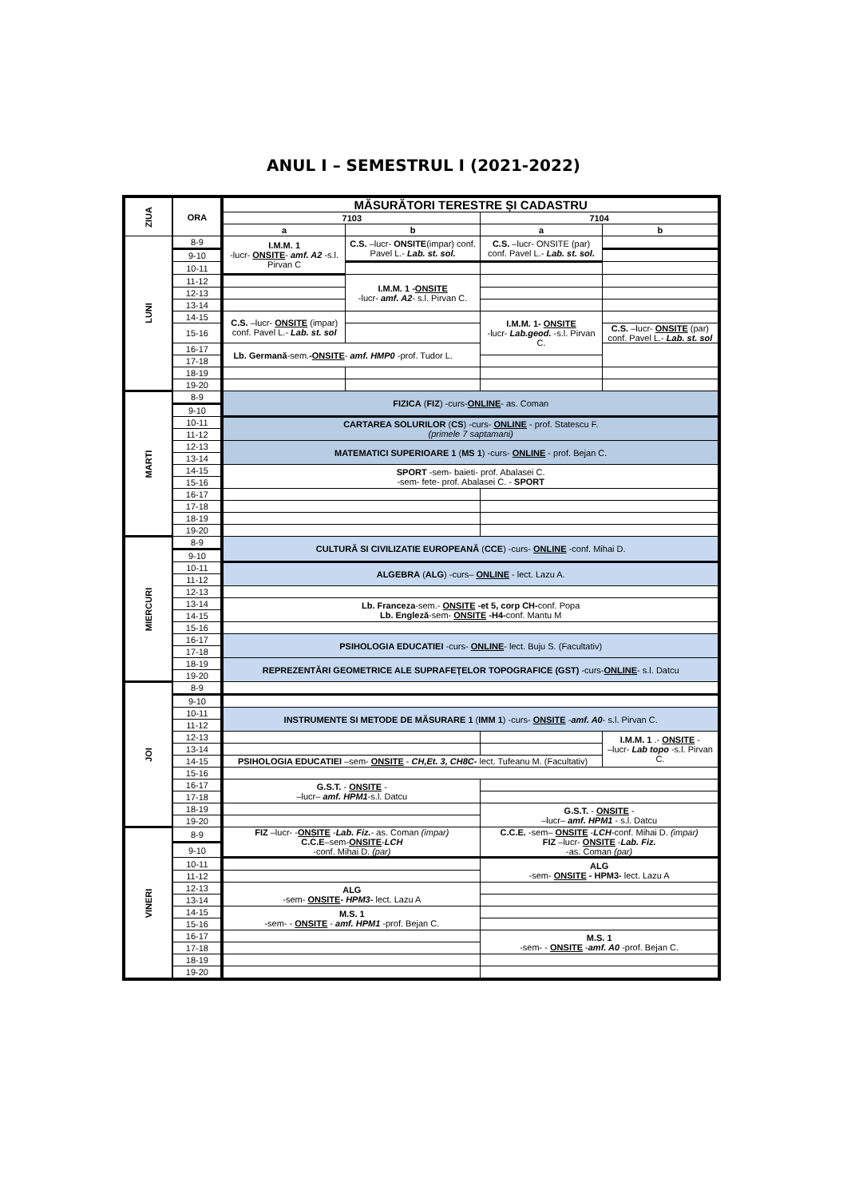ANUL I – SEMESTRUL I (2021-2022)
| ZIUA | ORA | MĂSURĂTORI TERESTRE ȘI CADASTRU | | | |
| --- | --- | --- | --- | --- | --- |
| | | 7103 | | 7104 | |
| | | a | b | a | b |
| LUNI | 8-9 | I.M.M. 1 -lucr- ONSITE - amf. A2 -s.l. Pirvan C | C.S. –lucr- ONSITE (impar) conf. Pavel L.- Lab. st. sol. | C.S. –lucr- ONSITE (par) conf. Pavel L.- Lab. st. sol. | |
| | 9-10 | | | | |
| | 10-11 | | | | |
| | 11-12 | | I.M.M. 1 - ONSITE -lucr- amf. A2 - s.l. Pirvan C. | | |
| | 12-13 | | | | |
| | 13-14 | | | | |
| | 14-15 | C.S. –lucr- ONSITE (impar) conf. Pavel L.- Lab. st. sol | | I.M.M. 1- ONSITE -lucr- Lab.geod. -s.l. Pirvan C. | |
| | 15-16 | | | | C.S. –lucr- ONSITE (par) conf. Pavel L.- Lab. st. sol |
| | 16-17 | Lb. Germană -sem. - ONSITE - amf. HMP0 -prof. Tudor L. | | | |
| | 17-18 | | | | |
| | 18-19 | | | | |
| | 19-20 | | | | |
| MARTI | 8-9 | FIZICA ( FIZ ) -curs- ONLINE - as. Coman | | | |
| | 9-10 | | | | |
| | 10-11 | CARTAREA SOLURILOR ( CS ) -curs- ONLINE - prof. Statescu F. (primele 7 saptamani) | | | |
| | 11-12 | | | | |
| | 12-13 | MATEMATICI SUPERIOARE 1 ( MS 1 ) -curs- ONLINE - prof. Bejan C. | | | |
| | 13-14 | | | | |
| | 14-15 | SPORT -sem- baieti- prof. Abalasei C. -sem- fete- prof. Abalasei C. - SPORT | | | |
| | 15-16 | | | | |
| | 16-17 | | | | |
| | 17-18 | | | | |
| | 18-19 | | | | |
| | 19-20 | | | | |
| MIERCURI | 8-9 | CULTURĂ SI CIVILIZATIE EUROPEANĂ ( CCE ) -curs- ONLINE -conf. Mihai D. | | | |
| | 9-10 | | | | |
| | 10-11 | ALGEBRA ( ALG ) -curs– ONLINE - lect. Lazu A. | | | |
| | 11-12 | | | | |
| | 12-13 | | | | |
| | 13-14 | Lb. Franceza -sem.- ONSITE -et 5, corp CH- conf. Popa Lb. Engleză -sem- ONSITE -H4- conf. Mantu M | | | |
| | 14-15 | | | | |
| | 15-16 | | | | |
| | 16-17 | PSIHOLOGIA EDUCATIEI -curs- ONLINE - lect. Buju S. (Facultativ) | | | |
| | 17-18 | | | | |
| | 18-19 | REPREZENTĂRI GEOMETRICE ALE SUPRAFEŢELOR TOPOGRAFICE (GST) -curs- ONLINE - s.l. Datcu | | | |
| | 19-20 | | | | |
| JOI | 8-9 | | | | |
| | 9-10 | | | | |
| | 10-11 | INSTRUMENTE SI METODE DE MĂSURARE 1 ( IMM 1 ) -curs- ONSITE - amf. A0 - s.l. Pirvan C. | | | |
| | 11-12 | | | | |
| | 12-13 | | | | I.M.M. 1 .- ONSITE - –lucr- Lab topo -s.l. Pirvan C. |
| | 13-14 | | | | |
| | 14-15 | PSIHOLOGIA EDUCATIEI –sem- ONSITE - CH,Et. 3, CH8C- lect. Tufeanu M. (Facultativ) | | | |
| | 15-16 | | | | |
| | 16-17 | G.S.T. - ONSITE - –lucr– amf. HPM1 -s.l. Datcu | | | |
| | 17-18 | | | | |
| | 18-19 | | | G.S.T. - ONSITE - –lucr– amf. HPM1 - s.l. Datcu | |
| | 19-20 | | | | |
| VINERI | 8-9 | FIZ –lucr- - ONSITE - Lab. Fiz. - as. Coman (impar) C.C.E –sem- ONSITE - LCH -conf. Mihai D. (par) | | C.C.E. -sem– ONSITE - LCH -conf. Mihai D. (impar) FIZ –lucr- ONSITE - Lab. Fiz. -as. Coman (par) | |
| | 9-10 | | | | |
| | 10-11 | | | ALG -sem- ONSITE - HPM3- lect. Lazu A | |
| | 11-12 | | | | |
| | 12-13 | ALG -sem- ONSITE - HPM3- lect. Lazu A | | | |
| | 13-14 | | | | |
| | 14-15 | M.S. 1 -sem- - ONSITE - amf. HPM1 -prof. Bejan C. | | | |
| | 15-16 | | | | |
| | 16-17 | | | M.S. 1 -sem- - ONSITE - amf. A0 -prof. Bejan C. | |
| | 17-18 | | | | |
| | 18-19 | | | | |
| | 19-20 | | | | |